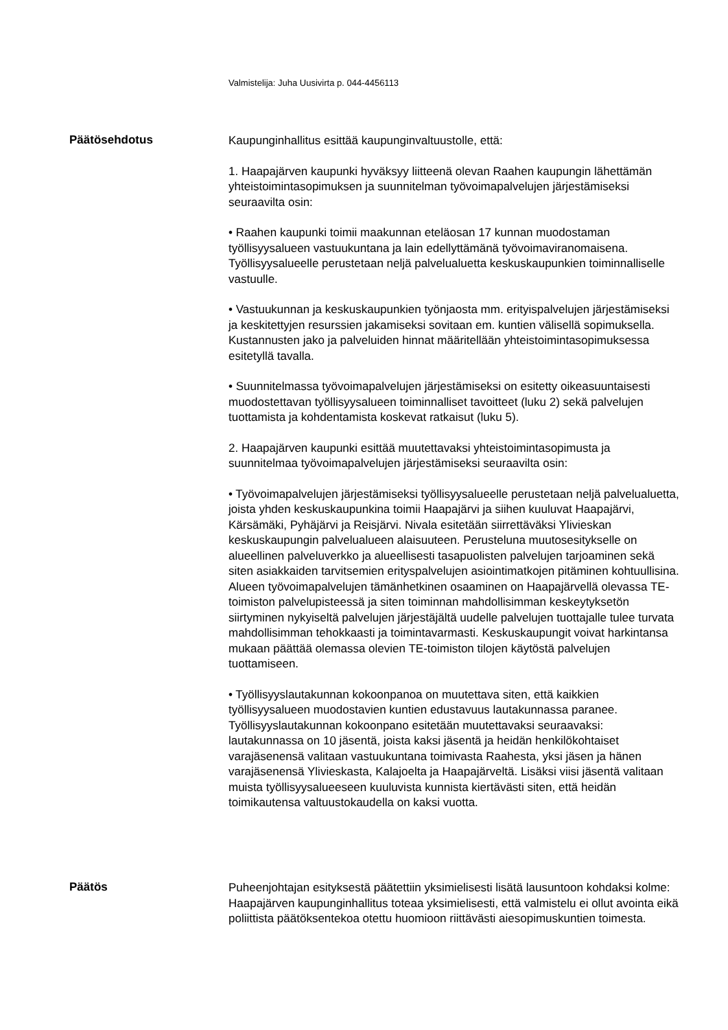Valmistelija: Juha Uusivirta p. 044-4456113
Päätösehdotus
Kaupunginhallitus esittää kaupunginvaltuustolle, että:
1. Haapajärven kaupunki hyväksyy liitteenä olevan Raahen kaupungin lähettämän yhteistoimintasopimuksen ja suunnitelman työvoimapalvelujen järjestämiseksi seuraavilta osin:
• Raahen kaupunki toimii maakunnan eteläosan 17 kunnan muodostaman työllisyysalueen vastuukuntana ja lain edellyttämänä työvoimaviranomaisena. Työllisyysalueelle perustetaan neljä palvelualuetta keskuskaupunkien toiminnalliselle vastuulle.
• Vastuukunnan ja keskuskaupunkien työnjaosta mm. erityispalvelujen järjestämiseksi ja keskitettyjen resurssien jakamiseksi sovitaan em. kuntien välisellä sopimuksella. Kustannusten jako ja palveluiden hinnat määritellään yhteistoimintasopimuksessa esitetyllä tavalla.
• Suunnitelmassa työvoimapalvelujen järjestämiseksi on esitetty oikeasuuntaisesti muodostettavan työllisyysalueen toiminnalliset tavoitteet (luku 2) sekä palvelujen tuottamista ja kohdentamista koskevat ratkaisut (luku 5).
2. Haapajärven kaupunki esittää muutettavaksi yhteistoimintasopimusta ja suunnitelmaa työvoimapalvelujen järjestämiseksi seuraavilta osin:
• Työvoimapalvelujen järjestämiseksi työllisyysalueelle perustetaan neljä palvelualuetta, joista yhden keskuskaupunkina toimii Haapajärvi ja siihen kuuluvat Haapajärvi, Kärsämäki, Pyhäjärvi ja Reisjärvi. Nivala esitetään siirrettäväksi Ylivieskan keskuskaupungin palvelualueen alaisuuteen. Perusteluna muutosesitykselle on alueellinen palveluverkko ja alueellisesti tasapuolisten palvelujen tarjoaminen sekä siten asiakkaiden tarvitsemien erityspalvelujen asiointimatkojen pitäminen kohtuullisina. Alueen työvoimapalvelujen tämänhetkinen osaaminen on Haapajärvellä olevassa TE-toimiston palvelupisteessä ja siten toiminnan mahdollisimman keskeytyksetön siirtyminen nykyiseltä palvelujen järjestäjältä uudelle palvelujen tuottajalle tulee turvata mahdollisimman tehokkaasti ja toimintavarmasti. Keskuskaupungit voivat harkintansa mukaan päättää olemassa olevien TE-toimiston tilojen käytöstä palvelujen tuottamiseen.
• Työllisyyslautakunnan kokoonpanoa on muutettava siten, että kaikkien työllisyysalueen muodostavien kuntien edustavuus lautakunnassa paranee. Työllisyyslautakunnan kokoonpano esitetään muutettavaksi seuraavaksi: lautakunnassa on 10 jäsentä, joista kaksi jäsentä ja heidän henkilökohtaiset varajäsenensä valitaan vastuukuntana toimivasta Raahesta, yksi jäsen ja hänen varajäsenensä Ylivieskasta, Kalajoelta ja Haapajärveltä. Lisäksi viisi jäsentä valitaan muista työllisyysalueeseen kuuluvista kunnista kiertävästi siten, että heidän toimikautensa valtuustokaudella on kaksi vuotta.
Päätös
Puheenjohtajan esityksestä päätettiin yksimielisesti lisätä lausuntoon kohdaksi kolme: Haapajärven kaupunginhallitus toteaa yksimielisesti, että valmistelu ei ollut avointa eikä poliittista päätöksentekoa otettu huomioon riittävästi aiesopimuskuntien toimesta.